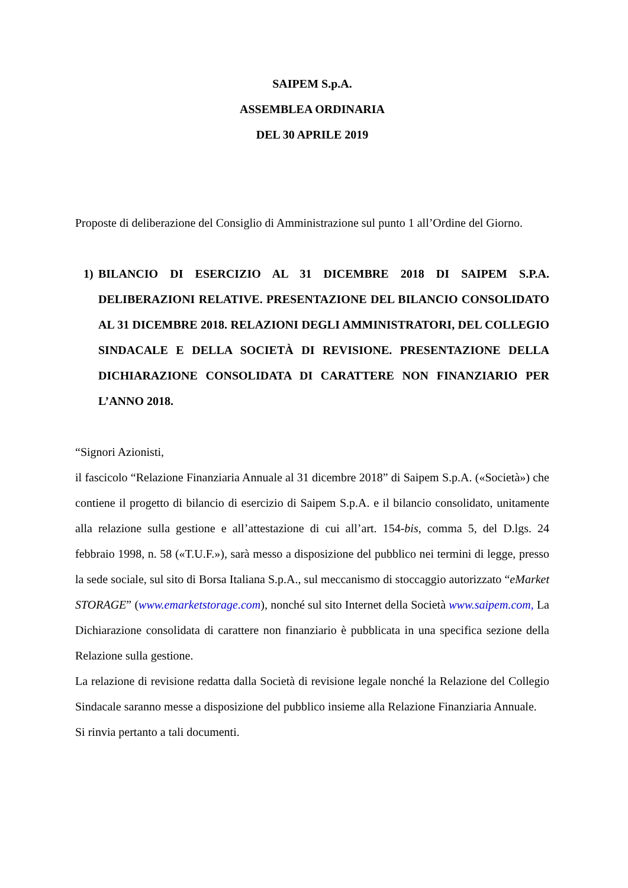SAIPEM S.p.A.
ASSEMBLEA ORDINARIA
DEL 30 APRILE 2019
Proposte di deliberazione del Consiglio di Amministrazione sul punto 1 all’Ordine del Giorno.
1) BILANCIO DI ESERCIZIO AL 31 DICEMBRE 2018 DI SAIPEM S.P.A. DELIBERAZIONI RELATIVE. PRESENTAZIONE DEL BILANCIO CONSOLIDATO AL 31 DICEMBRE 2018. RELAZIONI DEGLI AMMINISTRATORI, DEL COLLEGIO SINDACALE E DELLA SOCIETÀ DI REVISIONE. PRESENTAZIONE DELLA DICHIARAZIONE CONSOLIDATA DI CARATTERE NON FINANZIARIO PER L’ANNO 2018.
“Signori Azionisti,
il fascicolo “Relazione Finanziaria Annuale al 31 dicembre 2018” di Saipem S.p.A. («Società») che contiene il progetto di bilancio di esercizio di Saipem S.p.A. e il bilancio consolidato, unitamente alla relazione sulla gestione e all’attestazione di cui all’art. 154-bis, comma 5, del D.lgs. 24 febbraio 1998, n. 58 («T.U.F.»), sarà messo a disposizione del pubblico nei termini di legge, presso la sede sociale, sul sito di Borsa Italiana S.p.A., sul meccanismo di stoccaggio autorizzato “eMarket STORAGE” (www.emarketstorage.com), nonché sul sito Internet della Società www.saipem.com, La Dichiarazione consolidata di carattere non finanziario è pubblicata in una specifica sezione della Relazione sulla gestione.
La relazione di revisione redatta dalla Società di revisione legale nonché la Relazione del Collegio Sindacale saranno messe a disposizione del pubblico insieme alla Relazione Finanziaria Annuale.
Si rinvia pertanto a tali documenti.